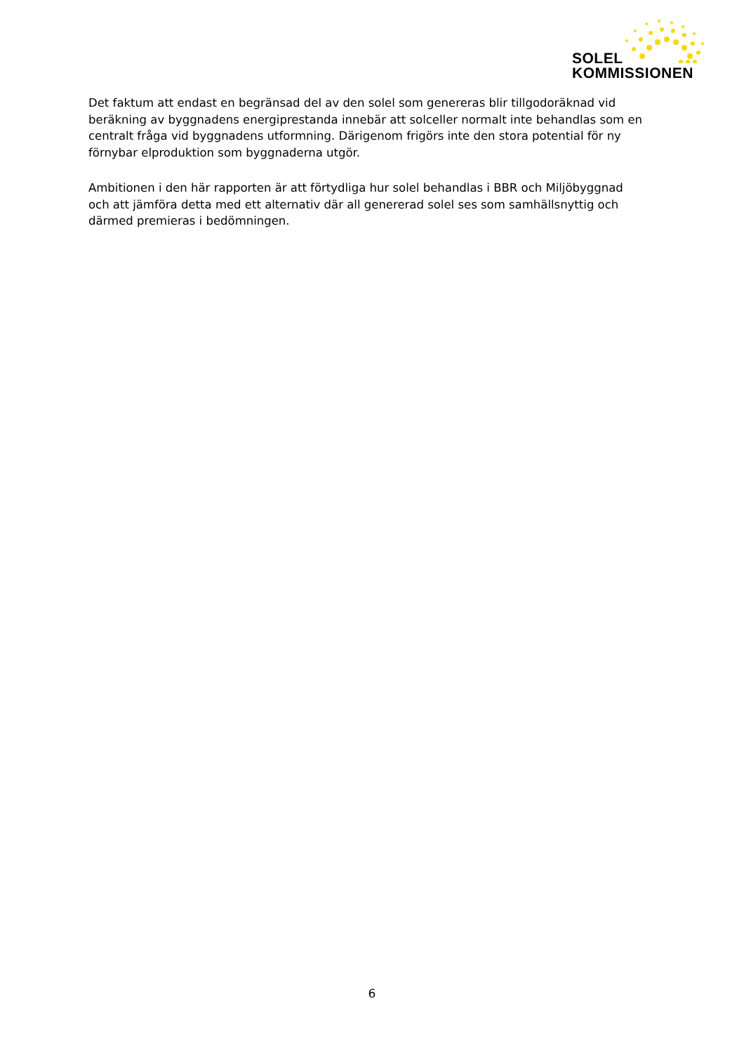SOLEL
KOMMISSIONEN
Det faktum att endast en begränsad del av den solel som genereras blir tillgodoräknad vid beräkning av byggnadens energiprestanda innebär att solceller normalt inte behandlas som en centralt fråga vid byggnadens utformning. Därigenom frigörs inte den stora potential för ny förnybar elproduktion som byggnaderna utgör.
Ambitionen i den här rapporten är att förtydliga hur solel behandlas i BBR och Miljöbyggnad och att jämföra detta med ett alternativ där all genererad solel ses som samhällsnyttig och därmed premieras i bedömningen.
6